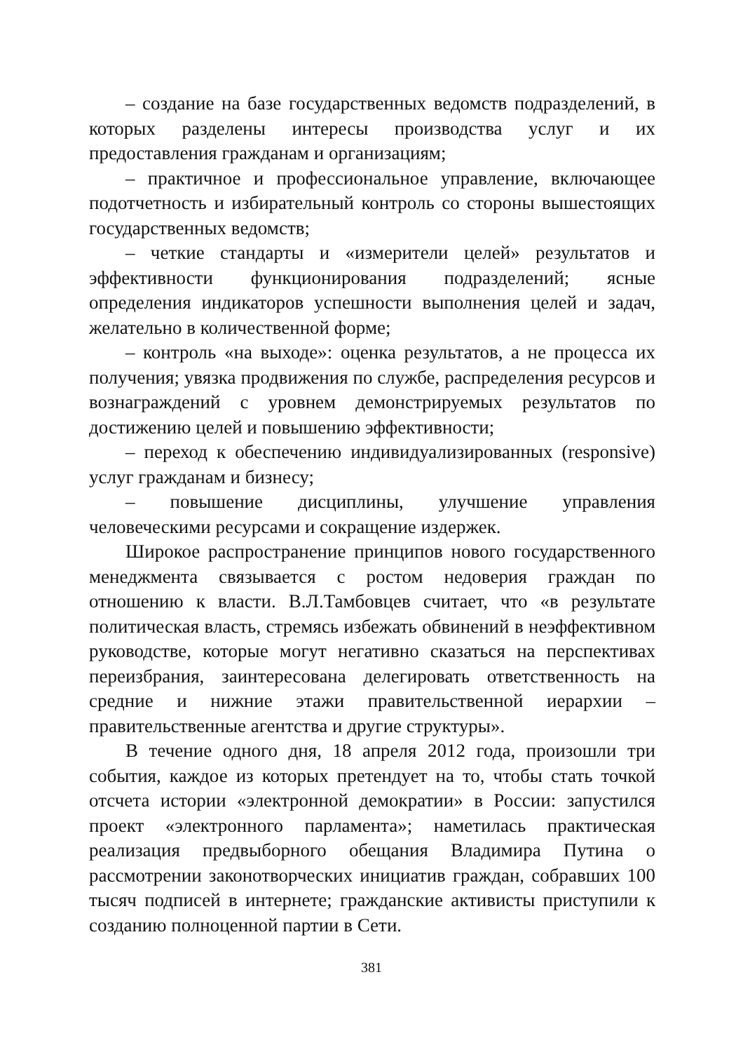– создание на базе государственных ведомств подразделений, в которых разделены интересы производства услуг и их предоставления гражданам и организациям;
– практичное и профессиональное управление, включающее подотчетность и избирательный контроль со стороны вышестоящих государственных ведомств;
– четкие стандарты и «измерители целей» результатов и эффективности функционирования подразделений; ясные определения индикаторов успешности выполнения целей и задач, желательно в количественной форме;
– контроль «на выходе»: оценка результатов, а не процесса их получения; увязка продвижения по службе, распределения ресурсов и вознаграждений с уровнем демонстрируемых результатов по достижению целей и повышению эффективности;
– переход к обеспечению индивидуализированных (responsive) услуг гражданам и бизнесу;
– повышение дисциплины, улучшение управления человеческими ресурсами и сокращение издержек.
Широкое распространение принципов нового государственного менеджмента связывается с ростом недоверия граждан по отношению к власти. В.Л.Тамбовцев считает, что «в результате политическая власть, стремясь избежать обвинений в неэффективном руководстве, которые могут негативно сказаться на перспективах переизбрания, заинтересована делегировать ответственность на средние и нижние этажи правительственной иерархии – правительственные агентства и другие структуры».
В течение одного дня, 18 апреля 2012 года, произошли три события, каждое из которых претендует на то, чтобы стать точкой отсчета истории «электронной демократии» в России: запустился проект «электронного парламента»; наметилась практическая реализация предвыборного обещания Владимира Путина о рассмотрении законотворческих инициатив граждан, собравших 100 тысяч подписей в интернете; гражданские активисты приступили к созданию полноценной партии в Сети.
381